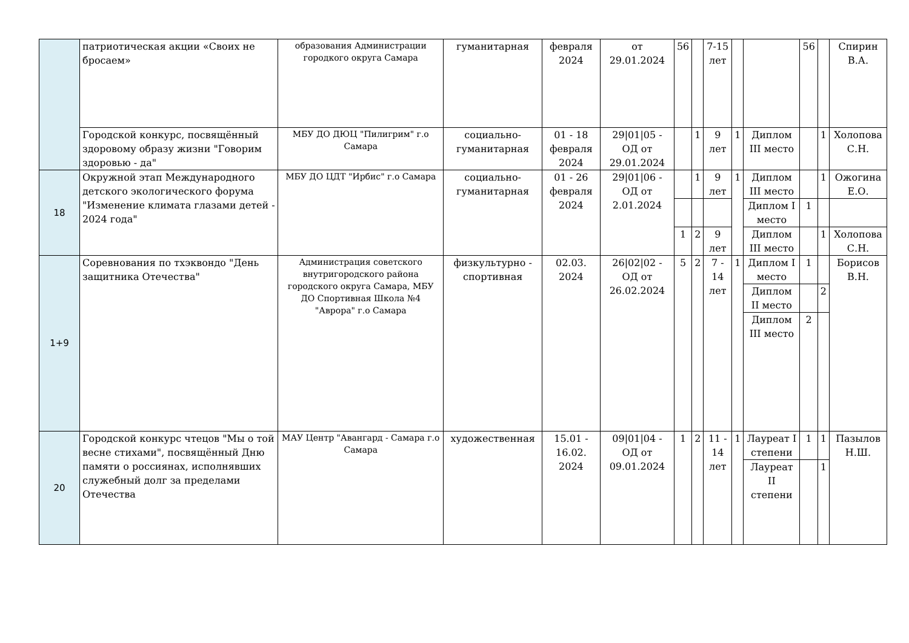| | патриотическая акции «Своих не бросаем» | образования Администрации городкого округа Самара | гуманитарная | февраля 2024 | от 29.01.2024 | 56 | | 7-15 лет | | | 56 | | Спирин В.А. |
| | Городской конкурс, посвящённый здоровому образу жизни "Говорим здоровью - да" | МБУ ДО ДЮЦ "Пилигрим" г.о Самара | социально-гуманитарная | 01 - 18 февраля 2024 | 29/01/05 - ОД от 29.01.2024 | | 1 | 9 лет | 1 | Диплом III место | | 1 | Холопова С.Н. |
| 18 | Окружной этап Международного детского экологического форума "Изменение климата глазами детей - 2024 года" | МБУ ДО ЦДТ "Ирбис" г.о Самара | социально-гуманитарная | 01 - 26 февраля 2024 | 29/01/06 - ОД от 2.01.2024 | | 1 | 9 лет | 1 | Диплом III место | | 1 | Ожогина Е.О. |
| | | | | | | | | | | Диплом I место | 1 | | |
| | | | | | | 1 | 2 | 9 лет | | Диплом III место | | 1 | Холопова С.Н. |
| 1+9 | Соревнования по тхэквондо "День защитника Отечества" | Администрация советского внутригородского района городского округа Самара, МБУ ДО Спортивная Школа №4 "Аврора" г.о Самара | физкультурно - спортивная | 02.03. 2024 | 26/02/02 - ОД от 26.02.2024 | 5 | 2 | 7 - 14 лет | 1 | Диплом I место | 1 | | Борисов В.Н. |
| | | | | | | | | | | Диплом II место | | 2 | |
| | | | | | | | | | | Диплом III место | 2 | | |
| 20 | Городской конкурс чтецов "Мы о той весне стихами", посвящённый Дню памяти о россиянах, исполнявших служебный долг за пределами Отечества | МАУ Центр "Авангард - Самара г.о Самара | художественная | 15.01 - 16.02. 2024 | 09/01/04 - ОД от 09.01.2024 | 1 | 2 | 11 - 14 лет | 1 | Лауреат I степени | 1 | 1 | Пазылов Н.Ш. |
| | | | | | | | | | | Лауреат II степени | | 1 | |